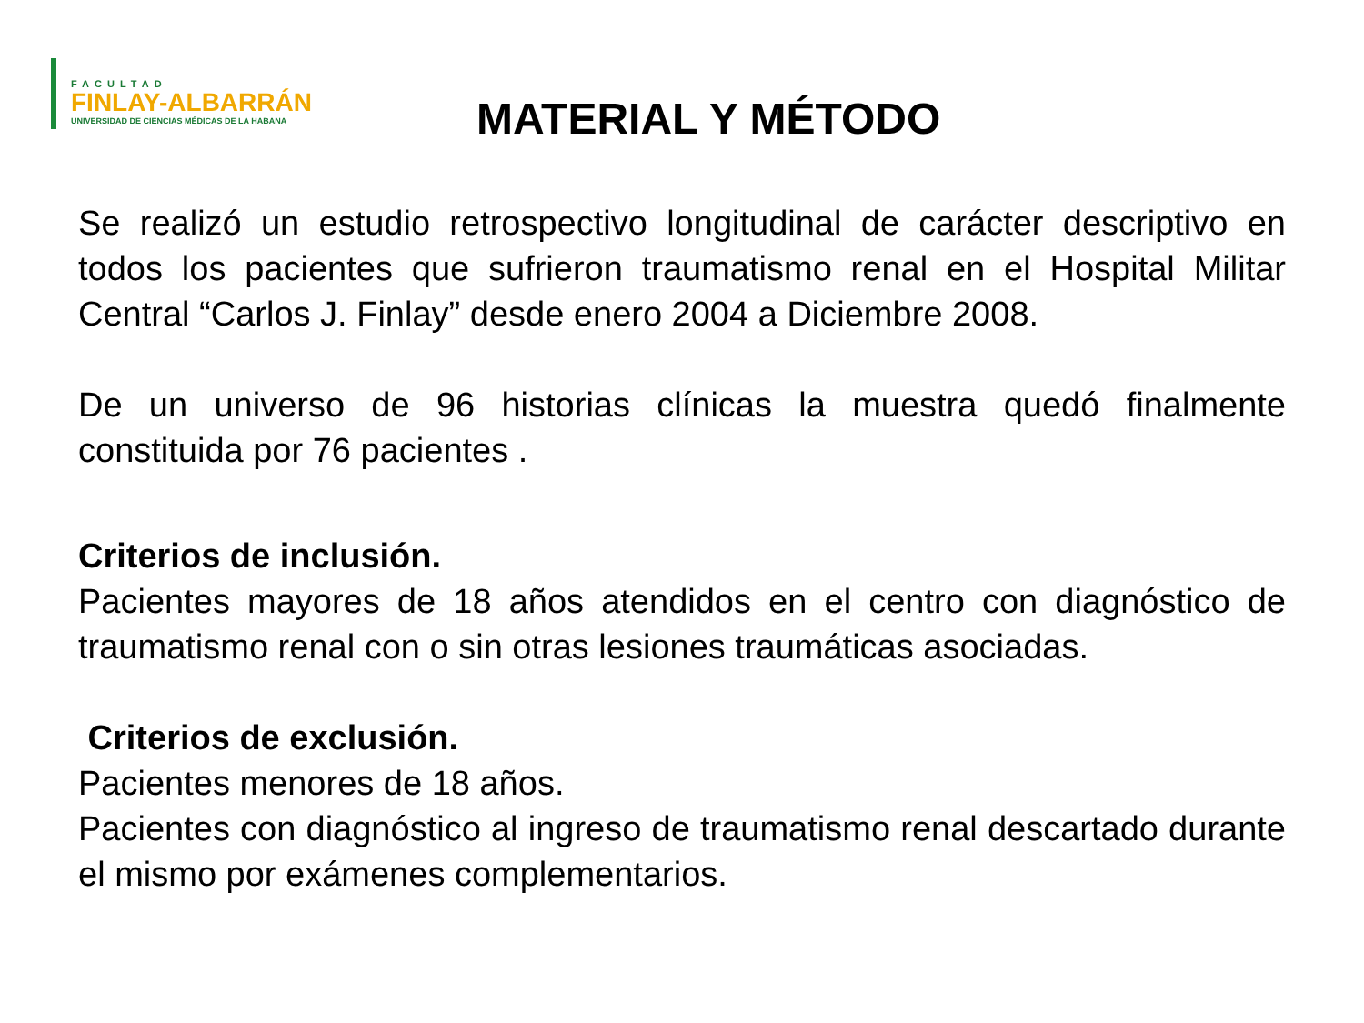FACULTAD
FINLAY-ALBARRÁN
UNIVERSIDAD DE CIENCIAS MÉDICAS DE LA HABANA
MATERIAL Y MÉTODO
Se realizó un estudio retrospectivo longitudinal de carácter descriptivo en todos los pacientes que sufrieron traumatismo renal en el Hospital Militar Central “Carlos J. Finlay” desde enero 2004 a Diciembre 2008.
De un universo de 96 historias clínicas la muestra quedó finalmente constituida por 76 pacientes .
Criterios de inclusión.
Pacientes mayores de 18 años atendidos en el centro con diagnóstico de traumatismo renal con o sin otras lesiones traumáticas asociadas.
Criterios de exclusión.
Pacientes menores de 18 años.
Pacientes con diagnóstico al ingreso de traumatismo renal descartado durante el mismo por exámenes complementarios.